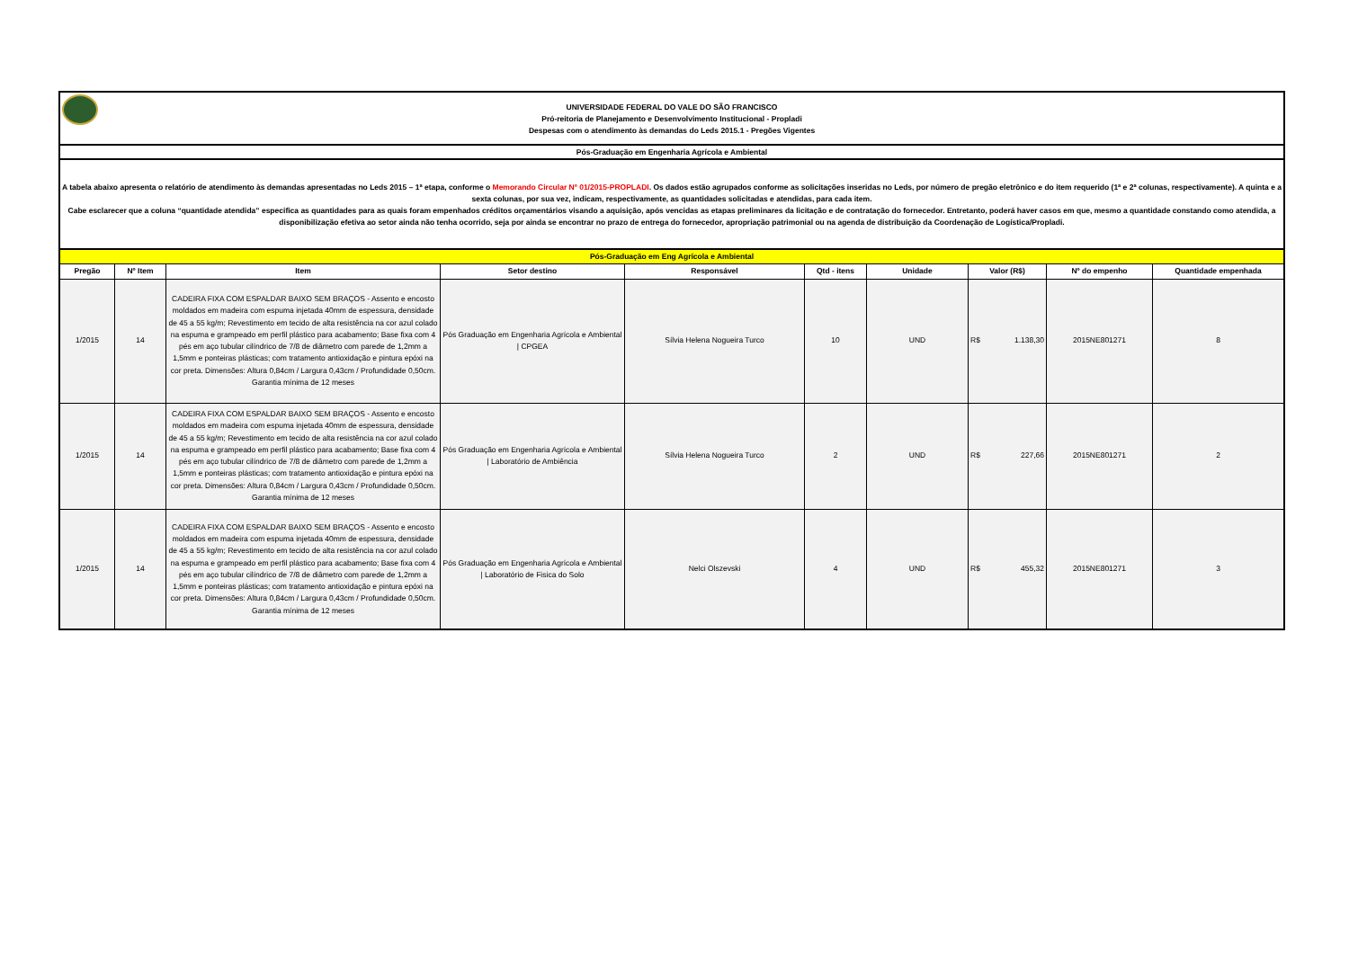UNIVERSIDADE FEDERAL DO VALE DO SÃO FRANCISCO
Pró-reitoria de Planejamento e Desenvolvimento Institucional - Propladi
Despesas com o atendimento às demandas do Leds 2015.1 - Pregões Vigentes
Pós-Graduação em Engenharia Agrícola e Ambiental
A tabela abaixo apresenta o relatório de atendimento às demandas apresentadas no Leds 2015 – 1ª etapa, conforme o Memorando Circular Nº 01/2015-PROPLADI. Os dados estão agrupados conforme as solicitações inseridas no Leds, por número de pregão eletrônico e do item requerido (1ª e 2ª colunas, respectivamente). A quinta e a sexta colunas, por sua vez, indicam, respectivamente, as quantidades solicitadas e atendidas, para cada item.
Cabe esclarecer que a coluna “quantidade atendida” especifica as quantidades para as quais foram empenhados créditos orçamentários visando a aquisição, após vencidas as etapas preliminares da licitação e de contratação do fornecedor. Entretanto, poderá haver casos em que, mesmo a quantidade constando como atendida, a disponibilização efetiva ao setor ainda não tenha ocorrido, seja por ainda se encontrar no prazo de entrega do fornecedor, apropriação patrimonial ou na agenda de distribuição da Coordenação de Logística/Propladi.
| Pós-Graduação em Eng Agrícola e Ambiental | | | | | | | | | |
| --- | --- | --- | --- | --- | --- | --- | --- | --- | --- |
| Pregão | Nº Item | Item | Setor destino | Responsável | Qtd - itens | Unidade | Valor (R$) | Nº do empenho | Quantidade empenhada |
| 1/2015 | 14 | CADEIRA FIXA COM ESPALDAR BAIXO SEM BRAÇOS - Assento e encosto moldados em madeira com espuma injetada 40mm de espessura, densidade de 45 a 55 kg/m; Revestimento em tecido de alta resistência na cor azul colado na espuma e grampeado em perfil plástico para acabamento; Base fixa com 4 pés em aço tubular cilíndrico de 7/8 de diâmetro com parede de 1,2mm a 1,5mm e ponteiras plásticas; com tratamento antioxidação e pintura epóxi na cor preta. Dimensões: Altura 0,84cm / Largura 0,43cm / Profundidade 0,50cm. Garantia mínima de 12 meses | Pós Graduação em Engenharia Agrícola e Ambiental / CPGEA | Sílvia Helena Nogueira Turco | 10 | UND | R$ 1.138,30 | 2015NE801271 | 8 |
| 1/2015 | 14 | CADEIRA FIXA COM ESPALDAR BAIXO SEM BRAÇOS - Assento e encosto moldados em madeira com espuma injetada 40mm de espessura, densidade de 45 a 55 kg/m; Revestimento em tecido de alta resistência na cor azul colado na espuma e grampeado em perfil plástico para acabamento; Base fixa com 4 pés em aço tubular cilíndrico de 7/8 de diâmetro com parede de 1,2mm a 1,5mm e ponteiras plásticas; com tratamento antioxidação e pintura epóxi na cor preta. Dimensões: Altura 0,84cm / Largura 0,43cm / Profundidade 0,50cm. Garantia mínima de 12 meses | Pós Graduação em Engenharia Agrícola e Ambiental / Laboratório de Ambiência | Sílvia Helena Nogueira Turco | 2 | UND | R$ 227,66 | 2015NE801271 | 2 |
| 1/2015 | 14 | CADEIRA FIXA COM ESPALDAR BAIXO SEM BRAÇOS - Assento e encosto moldados em madeira com espuma injetada 40mm de espessura, densidade de 45 a 55 kg/m; Revestimento em tecido de alta resistência na cor azul colado na espuma e grampeado em perfil plástico para acabamento; Base fixa com 4 pés em aço tubular cilíndrico de 7/8 de diâmetro com parede de 1,2mm a 1,5mm e ponteiras plásticas; com tratamento antioxidação e pintura epóxi na cor preta. Dimensões: Altura 0,84cm / Largura 0,43cm / Profundidade 0,50cm. Garantia mínima de 12 meses | Pós Graduação em Engenharia Agrícola e Ambiental / Laboratório de Fisica do Solo | Nelci Olszevski | 4 | UND | R$ 455,32 | 2015NE801271 | 3 |